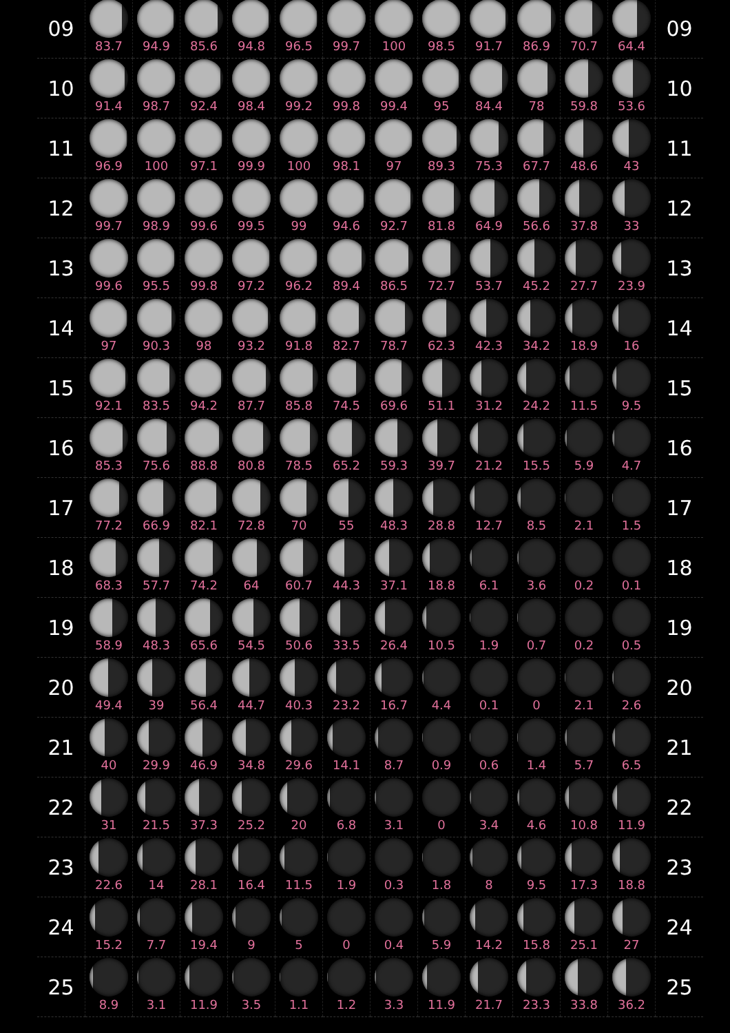| 09 | 83.7 | 94.9 | 85.6 | 94.8 | 96.5 | 99.7 | 100 | 98.5 | 91.7 | 86.9 | 70.7 | 64.4 | 09 |
| 10 | 91.4 | 98.7 | 92.4 | 98.4 | 99.2 | 99.8 | 99.4 | 95 | 84.4 | 78 | 59.8 | 53.6 | 10 |
| 11 | 96.9 | 100 | 97.1 | 99.9 | 100 | 98.1 | 97 | 89.3 | 75.3 | 67.7 | 48.6 | 43 | 11 |
| 12 | 99.7 | 98.9 | 99.6 | 99.5 | 99 | 94.6 | 92.7 | 81.8 | 64.9 | 56.6 | 37.8 | 33 | 12 |
| 13 | 99.6 | 95.5 | 99.8 | 97.2 | 96.2 | 89.4 | 86.5 | 72.7 | 53.7 | 45.2 | 27.7 | 23.9 | 13 |
| 14 | 97 | 90.3 | 98 | 93.2 | 91.8 | 82.7 | 78.7 | 62.3 | 42.3 | 34.2 | 18.9 | 16 | 14 |
| 15 | 92.1 | 83.5 | 94.2 | 87.7 | 85.8 | 74.5 | 69.6 | 51.1 | 31.2 | 24.2 | 11.5 | 9.5 | 15 |
| 16 | 85.3 | 75.6 | 88.8 | 80.8 | 78.5 | 65.2 | 59.3 | 39.7 | 21.2 | 15.5 | 5.9 | 4.7 | 16 |
| 17 | 77.2 | 66.9 | 82.1 | 72.8 | 70 | 55 | 48.3 | 28.8 | 12.7 | 8.5 | 2.1 | 1.5 | 17 |
| 18 | 68.3 | 57.7 | 74.2 | 64 | 60.7 | 44.3 | 37.1 | 18.8 | 6.1 | 3.6 | 0.2 | 0.1 | 18 |
| 19 | 58.9 | 48.3 | 65.6 | 54.5 | 50.6 | 33.5 | 26.4 | 10.5 | 1.9 | 0.7 | 0.2 | 0.5 | 19 |
| 20 | 49.4 | 39 | 56.4 | 44.7 | 40.3 | 23.2 | 16.7 | 4.4 | 0.1 | 0 | 2.1 | 2.6 | 20 |
| 21 | 40 | 29.9 | 46.9 | 34.8 | 29.6 | 14.1 | 8.7 | 0.9 | 0.6 | 1.4 | 5.7 | 6.5 | 21 |
| 22 | 31 | 21.5 | 37.3 | 25.2 | 20 | 6.8 | 3.1 | 0 | 3.4 | 4.6 | 10.8 | 11.9 | 22 |
| 23 | 22.6 | 14 | 28.1 | 16.4 | 11.5 | 1.9 | 0.3 | 1.8 | 8 | 9.5 | 17.3 | 18.8 | 23 |
| 24 | 15.2 | 7.7 | 19.4 | 9 | 5 | 0 | 0.4 | 5.9 | 14.2 | 15.8 | 25.1 | 27 | 24 |
| 25 | 8.9 | 3.1 | 11.9 | 3.5 | 1.1 | 1.2 | 3.3 | 11.9 | 21.7 | 23.3 | 33.8 | 36.2 | 25 |